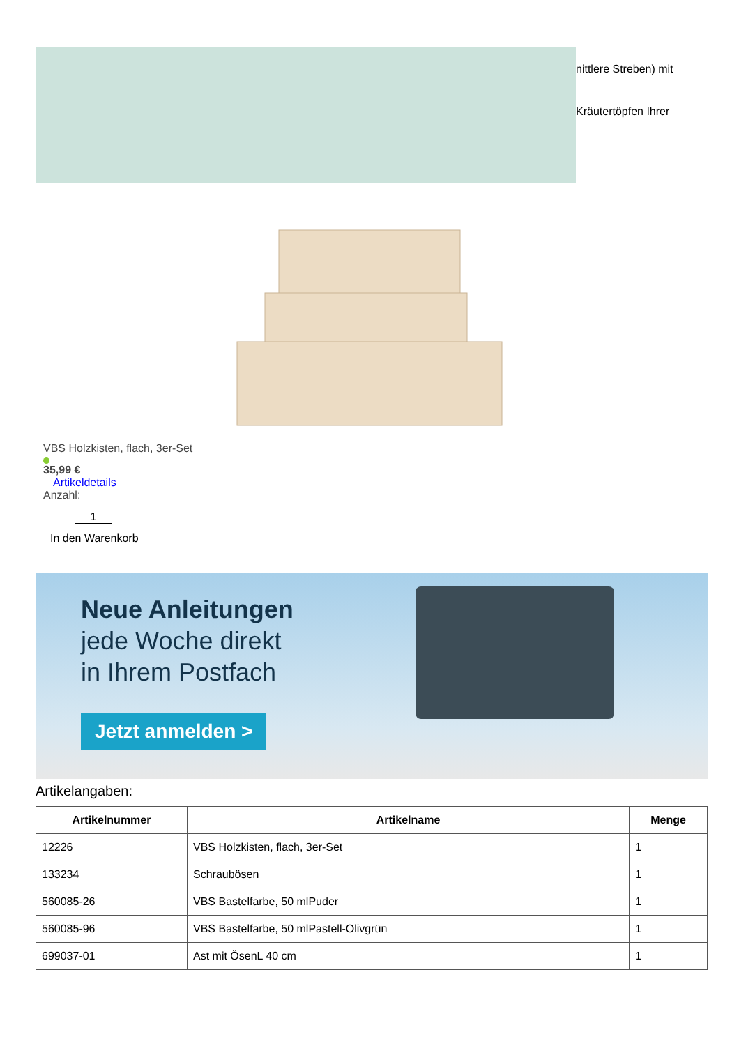nittlere Streben) mit
Kräutertöpfen Ihrer
VBS Holzkisten, flach, 3er-Set
35,99 €
Artikeldetails
Anzahl:
1
In den Warenkorb
Neue Anleitungen
jede Woche direkt
in Ihrem Postfach
Jetzt anmelden >
Artikelangaben:
| Artikelnummer | Artikelname | Menge |
| --- | --- | --- |
| 12226 | VBS Holzkisten, flach, 3er-Set | 1 |
| 133234 | Schraubösen | 1 |
| 560085-26 | VBS Bastelfarbe, 50 mlPuder | 1 |
| 560085-96 | VBS Bastelfarbe, 50 mlPastell-Olivgrün | 1 |
| 699037-01 | Ast mit ÖsenL 40 cm | 1 |